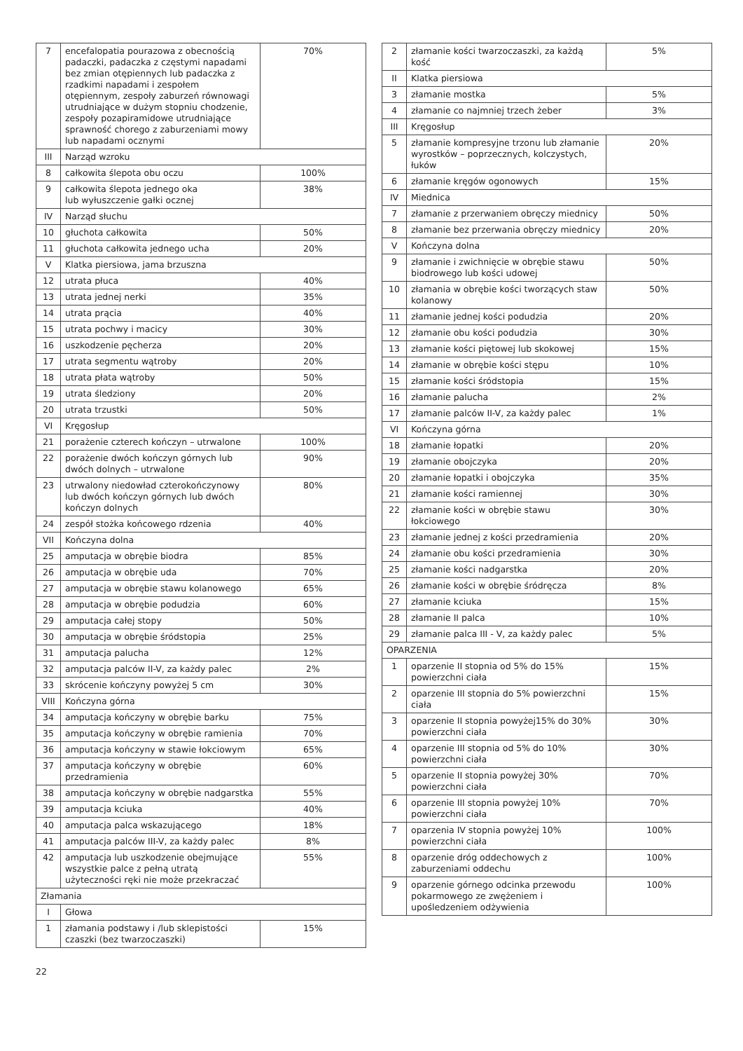| 7 | encefalopatia pourazowa z obecnością padaczki, padaczka z częstymi napadami bez zmian otępiennych lub padaczka z rzadkimi napadami i zespołem otępiennym, zespoły zaburzeń równowagi utrudniające w dużym stopniu chodzenie, zespoły pozapiramidowe utrudniające sprawność chorego z zaburzeniami mowy lub napadami ocznymi | 70% |
| III | Narząd wzroku | |
| 8 | całkowita ślepota obu oczu | 100% |
| 9 | całkowita ślepota jednego oka lub wyłuszczenie gałki ocznej | 38% |
| IV | Narząd słuchu | |
| 10 | głuchota całkowita | 50% |
| 11 | głuchota całkowita jednego ucha | 20% |
| V | Klatka piersiowa, jama brzuszna | |
| 12 | utrata płuca | 40% |
| 13 | utrata jednej nerki | 35% |
| 14 | utrata prącia | 40% |
| 15 | utrata pochwy i macicy | 30% |
| 16 | uszkodzenie pęcherza | 20% |
| 17 | utrata segmentu wątroby | 20% |
| 18 | utrata płata wątroby | 50% |
| 19 | utrata śledziony | 20% |
| 20 | utrata trzustki | 50% |
| VI | Kręgosłup | |
| 21 | porażenie czterech kończyn – utrwalone | 100% |
| 22 | porażenie dwóch kończyn górnych lub dwóch dolnych – utrwalone | 90% |
| 23 | utrwalony niedowład czterokończynowy lub dwóch kończyn górnych lub dwóch kończyn dolnych | 80% |
| 24 | zespół stożka końcowego rdzenia | 40% |
| VII | Kończyna dolna | |
| 25 | amputacja w obrębie biodra | 85% |
| 26 | amputacja w obrębie uda | 70% |
| 27 | amputacja w obrębie stawu kolanowego | 65% |
| 28 | amputacja w obrębie podudzia | 60% |
| 29 | amputacja całej stopy | 50% |
| 30 | amputacja w obrębie śródstopia | 25% |
| 31 | amputacja palucha | 12% |
| 32 | amputacja palców II-V, za każdy palec | 2% |
| 33 | skrócenie kończyny powyżej 5 cm | 30% |
| VIII | Kończyna górna | |
| 34 | amputacja kończyny w obrębie barku | 75% |
| 35 | amputacja kończyny w obrębie ramienia | 70% |
| 36 | amputacja kończyny w stawie łokciowym | 65% |
| 37 | amputacja kończyny w obrębie przedramienia | 60% |
| 38 | amputacja kończyny w obrębie nadgarstka | 55% |
| 39 | amputacja kciuka | 40% |
| 40 | amputacja palca wskazującego | 18% |
| 41 | amputacja palców III-V, za każdy palec | 8% |
| 42 | amputacja lub uszkodzenie obejmujące wszystkie palce z pełną utratą użyteczności ręki nie może przekraczać | 55% |
| Złamania | | |
| I | Głowa | |
| 1 | złamania podstawy i /lub sklepistości czaszki (bez twarzoczaszki) | 15% |
| 2 | złamanie kości twarzoczaszki, za każdą kość | 5% |
| II | Klatka piersiowa | |
| 3 | złamanie mostka | 5% |
| 4 | złamanie co najmniej trzech żeber | 3% |
| III | Kręgosłup | |
| 5 | złamanie kompresyjne trzonu lub złamanie wyrostków – poprzecznych, kolczystych, łuków | 20% |
| 6 | złamanie kręgów ogonowych | 15% |
| IV | Miednica | |
| 7 | złamanie z przerwaniem obręczy miednicy | 50% |
| 8 | złamanie bez przerwania obręczy miednicy | 20% |
| V | Kończyna dolna | |
| 9 | złamanie i zwichnięcie w obrębie stawu biodrowego lub kości udowej | 50% |
| 10 | złamania w obrębie kości tworzących staw kolanowy | 50% |
| 11 | złamanie jednej kości podudzia | 20% |
| 12 | złamanie obu kości podudzia | 30% |
| 13 | złamanie kości piętowej lub skokowej | 15% |
| 14 | złamanie w obrębie kości stępu | 10% |
| 15 | złamanie kości śródstopia | 15% |
| 16 | złamanie palucha | 2% |
| 17 | złamanie palców II-V, za każdy palec | 1% |
| VI | Kończyna górna | |
| 18 | złamanie łopatki | 20% |
| 19 | złamanie obojczyka | 20% |
| 20 | złamanie łopatki i obojczyka | 35% |
| 21 | złamanie kości ramiennej | 30% |
| 22 | złamanie kości w obrębie stawu łokciowego | 30% |
| 23 | złamanie jednej z kości przedramienia | 20% |
| 24 | złamanie obu kości przedramienia | 30% |
| 25 | złamanie kości nadgarstka | 20% |
| 26 | złamanie kości w obrębie śródręcza | 8% |
| 27 | złamanie kciuka | 15% |
| 28 | złamanie II palca | 10% |
| 29 | złamanie palca III - V, za każdy palec | 5% |
| OPARZENIA | | |
| 1 | oparzenie II stopnia od 5% do 15% powierzchni ciała | 15% |
| 2 | oparzenie III stopnia do 5% powierzchni ciała | 15% |
| 3 | oparzenie II stopnia powyżej15% do 30% powierzchni ciała | 30% |
| 4 | oparzenie III stopnia od 5% do 10% powierzchni ciała | 30% |
| 5 | oparzenie II stopnia powyżej 30% powierzchni ciała | 70% |
| 6 | oparzenie III stopnia powyżej 10% powierzchni ciała | 70% |
| 7 | oparzenia IV stopnia powyżej 10% powierzchni ciała | 100% |
| 8 | oparzenie dróg oddechowych z zaburzeniami oddechu | 100% |
| 9 | oparzenie górnego odcinka przewodu pokarmowego ze zwężeniem i upośledzeniem odżywienia | 100% |
22